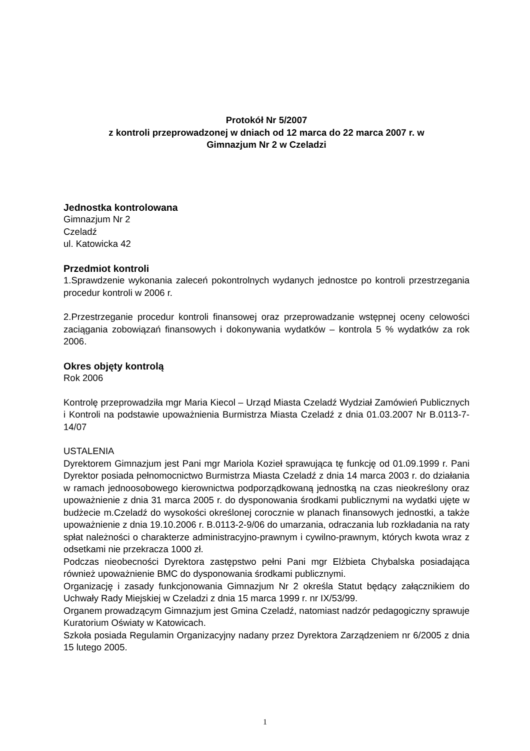Protokół Nr 5/2007
z kontroli przeprowadzonej w dniach od 12 marca do 22 marca 2007 r. w
Gimnazjum Nr 2 w Czeladzi
Jednostka kontrolowana
Gimnazjum Nr 2
Czeladź
ul. Katowicka 42
Przedmiot kontroli
1.Sprawdzenie wykonania zaleceń pokontrolnych wydanych jednostce po kontroli przestrzegania procedur kontroli w 2006 r.
2.Przestrzeganie procedur kontroli finansowej oraz przeprowadzanie wstępnej oceny celowości zaciągania zobowiązań finansowych i dokonywania wydatków – kontrola 5 % wydatków za rok 2006.
Okres objęty kontrolą
Rok 2006
Kontrolę przeprowadziła mgr Maria Kiecol – Urząd Miasta Czeladź Wydział Zamówień Publicznych i Kontroli na podstawie upoważnienia Burmistrza Miasta Czeladź z dnia 01.03.2007 Nr B.0113-7-14/07
USTALENIA
Dyrektorem Gimnazjum jest Pani mgr Mariola Kozieł sprawująca tę funkcję od 01.09.1999 r. Pani Dyrektor posiada pełnomocnictwo Burmistrza Miasta Czeladź z dnia 14 marca 2003 r. do działania w ramach jednoosobowego kierownictwa podporządkowaną jednostką na czas nieokreślony oraz upoważnienie z dnia 31 marca 2005 r. do dysponowania środkami publicznymi na wydatki ujęte w budżecie m.Czeladź do wysokości określonej corocznie w planach finansowych jednostki, a także upoważnienie z dnia 19.10.2006 r. B.0113-2-9/06 do umarzania, odraczania lub rozkładania na raty spłat należności o charakterze administracyjno-prawnym i cywilno-prawnym, których kwota wraz z odsetkami nie przekracza 1000 zł.
Podczas nieobecności Dyrektora zastępstwo pełni Pani mgr Elżbieta Chybalska posiadająca również upoważnienie BMC do dysponowania środkami publicznymi.
Organizację i zasady funkcjonowania Gimnazjum Nr 2 określa Statut będący załącznikiem do Uchwały Rady Miejskiej w Czeladzi z dnia 15 marca 1999 r. nr IX/53/99.
Organem prowadzącym Gimnazjum jest Gmina Czeladź, natomiast nadzór pedagogiczny sprawuje Kuratorium Oświaty w Katowicach.
Szkoła posiada Regulamin Organizacyjny nadany przez Dyrektora Zarządzeniem nr 6/2005 z dnia 15 lutego 2005.
1